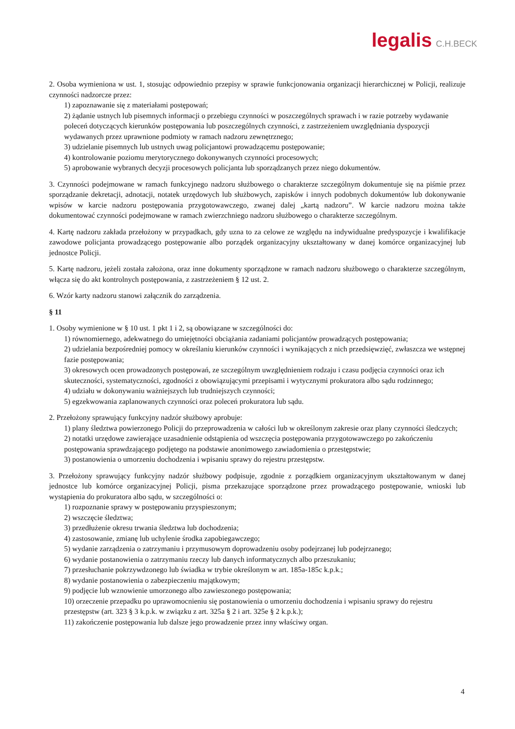legalis C.H.BECK
2. Osoba wymieniona w ust. 1, stosując odpowiednio przepisy w sprawie funkcjonowania organizacji hierarchicznej w Policji, realizuje czynności nadzorcze przez:
1) zapoznawanie się z materiałami postępowań;
2) żądanie ustnych lub pisemnych informacji o przebiegu czynności w poszczególnych sprawach i w razie potrzeby wydawanie poleceń dotyczących kierunków postępowania lub poszczególnych czynności, z zastrzeżeniem uwzględniania dyspozycji wydawanych przez uprawnione podmioty w ramach nadzoru zewnętrznego;
3) udzielanie pisemnych lub ustnych uwag policjantowi prowadzącemu postępowanie;
4) kontrolowanie poziomu merytorycznego dokonywanych czynności procesowych;
5) aprobowanie wybranych decyzji procesowych policjanta lub sporządzanych przez niego dokumentów.
3. Czynności podejmowane w ramach funkcyjnego nadzoru służbowego o charakterze szczególnym dokumentuje się na piśmie przez sporządzanie dekretacji, adnotacji, notatek urzędowych lub służbowych, zapisków i innych podobnych dokumentów lub dokonywanie wpisów w karcie nadzoru postępowania przygotowawczego, zwanej dalej „kartą nadzoru”. W karcie nadzoru można także dokumentować czynności podejmowane w ramach zwierzchniego nadzoru służbowego o charakterze szczególnym.
4. Kartę nadzoru zakłada przełożony w przypadkach, gdy uzna to za celowe ze względu na indywidualne predyspozycje i kwalifikacje zawodowe policjanta prowadzącego postępowanie albo porządek organizacyjny ukształtowany w danej komórce organizacyjnej lub jednostce Policji.
5. Kartę nadzoru, jeżeli została założona, oraz inne dokumenty sporządzone w ramach nadzoru służbowego o charakterze szczególnym, włącza się do akt kontrolnych postępowania, z zastrzeżeniem § 12 ust. 2.
6. Wzór karty nadzoru stanowi załącznik do zarządzenia.
§ 11
1. Osoby wymienione w § 10 ust. 1 pkt 1 i 2, są obowiązane w szczególności do:
1) równomiernego, adekwatnego do umiejętności obciążania zadaniami policjantów prowadzących postępowania;
2) udzielania bezpośredniej pomocy w określaniu kierunków czynności i wynikających z nich przedsięwzięć, zwłaszcza we wstępnej fazie postępowania;
3) okresowych ocen prowadzonych postępowań, ze szczególnym uwzględnieniem rodzaju i czasu podjęcia czynności oraz ich skuteczności, systematyczności, zgodności z obowiązującymi przepisami i wytycznymi prokuratora albo sądu rodzinnego;
4) udziału w dokonywaniu ważniejszych lub trudniejszych czynności;
5) egzekwowania zaplanowanych czynności oraz poleceń prokuratora lub sądu.
2. Przełożony sprawujący funkcyjny nadzór służbowy aprobuje:
1) plany śledztwa powierzonego Policji do przeprowadzenia w całości lub w określonym zakresie oraz plany czynności śledczych;
2) notatki urzędowe zawierające uzasadnienie odstąpienia od wszczęcia postępowania przygotowawczego po zakończeniu postępowania sprawdzającego podjętego na podstawie anonimowego zawiadomienia o przestępstwie;
3) postanowienia o umorzeniu dochodzenia i wpisaniu sprawy do rejestru przestępstw.
3. Przełożony sprawujący funkcyjny nadzór służbowy podpisuje, zgodnie z porządkiem organizacyjnym ukształtowanym w danej jednostce lub komórce organizacyjnej Policji, pisma przekazujące sporządzone przez prowadzącego postępowanie, wnioski lub wystąpienia do prokuratora albo sądu, w szczególności o:
1) rozpoznanie sprawy w postępowaniu przyspieszonym;
2) wszczęcie śledztwa;
3) przedłużenie okresu trwania śledztwa lub dochodzenia;
4) zastosowanie, zmianę lub uchylenie środka zapobiegawczego;
5) wydanie zarządzenia o zatrzymaniu i przymusowym doprowadzeniu osoby podejrzanej lub podejrzanego;
6) wydanie postanowienia o zatrzymaniu rzeczy lub danych informatycznych albo przeszukaniu;
7) przesłuchanie pokrzywdzonego lub świadka w trybie określonym w art. 185a-185c k.p.k.;
8) wydanie postanowienia o zabezpieczeniu majątkowym;
9) podjęcie lub wznowienie umorzonego albo zawieszonego postępowania;
10) orzeczenie przepadku po uprawomocnieniu się postanowienia o umorzeniu dochodzenia i wpisaniu sprawy do rejestru przestępstw (art. 323 § 3 k.p.k. w związku z art. 325a § 2 i art. 325e § 2 k.p.k.);
11) zakończenie postępowania lub dalsze jego prowadzenie przez inny właściwy organ.
4